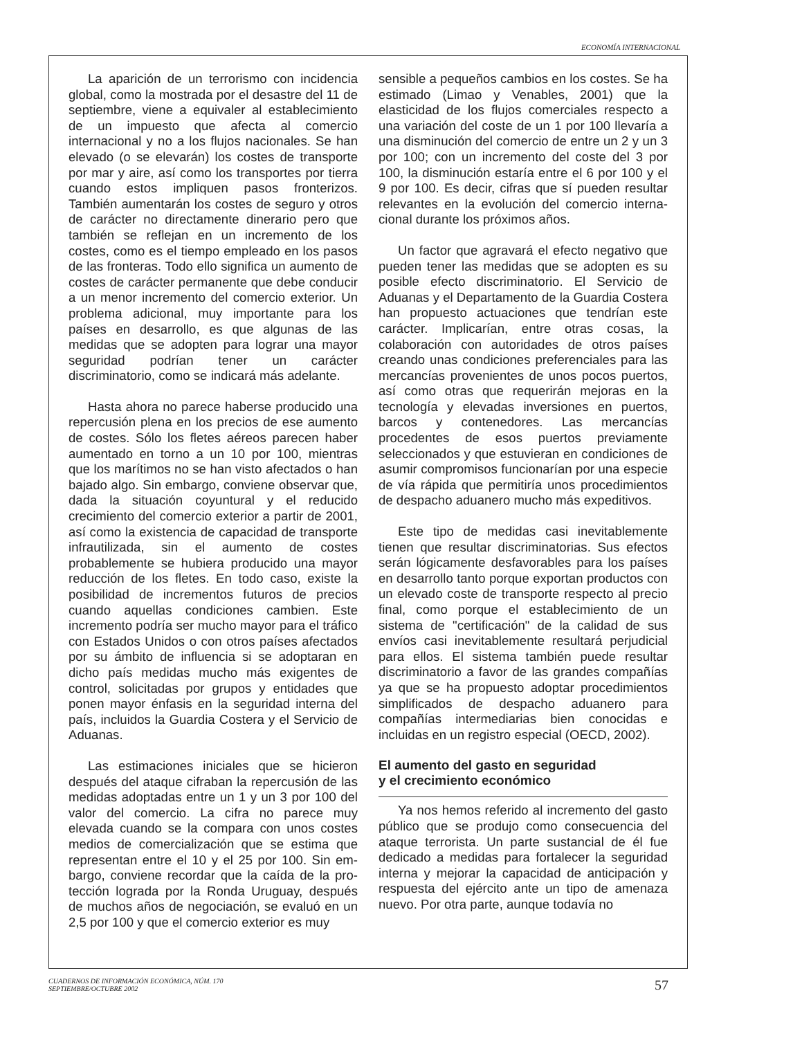ECONOMÍA INTERNACIONAL
La aparición de un terrorismo con incidencia global, como la mostrada por el desastre del 11 de septiembre, viene a equivaler al estableci­miento de un impuesto que afecta al comercio internacional y no a los flujos nacionales. Se han elevado (o se elevarán) los costes de transporte por mar y aire, así como los transportes por tie­rra cuando estos impliquen pasos fronterizos. También aumentarán los costes de seguro y otros de carácter no directamente dinerario pero que también se reflejan en un incremento de los costes, como es el tiempo empleado en los pasos de las fronteras. Todo ello significa un aumento de costes de carácter permanente que debe conducir a un menor incremento del co­mercio exterior. Un problema adicional, muy im­portante para los países en desarrollo, es que algunas de las medidas que se adopten para lo­grar una mayor seguridad podrían tener un ca­rácter discriminatorio, como se indicará más adelante.
Hasta ahora no parece haberse producido una repercusión plena en los precios de ese au­mento de costes. Sólo los fletes aéreos parecen haber aumentado en torno a un 10 por 100, mientras que los marítimos no se han visto afec­tados o han bajado algo. Sin embargo, con­viene observar que, dada la situación coyuntu­ral y el reducido crecimiento del comercio exte­rior a partir de 2001, así como la existencia de capacidad de transporte infrautilizada, sin el au­mento de costes probablemente se hubiera pro­ducido una mayor reducción de los fletes. En todo caso, existe la posibilidad de incrementos futuros de precios cuando aquellas condiciones cambien. Este incremento podría ser mucho mayor para el tráfico con Estados Unidos o con otros países afectados por su ámbito de influen­cia si se adoptaran en dicho país medidas mu­cho más exigentes de control, solicitadas por grupos y entidades que ponen mayor énfasis en la seguridad interna del país, incluidos la Guar­dia Costera y el Servicio de Aduanas.
Las estimaciones iniciales que se hicieron después del ataque cifraban la repercusión de las medidas adoptadas entre un 1 y un 3 por 100 del valor del comercio. La cifra no parece muy elevada cuando se la compara con unos costes medios de comercialización que se estima que representan entre el 10 y el 25 por 100. Sin em­bargo, conviene recordar que la caída de la pro­tección lograda por la Ronda Uruguay, después de muchos años de negociación, se evaluó en un 2,5 por 100 y que el comercio exterior es muy
sensible a pequeños cambios en los costes. Se ha estimado (Limao y Venables, 2001) que la elasticidad de los flujos comerciales respecto a una variación del coste de un 1 por 100 llevaría a una disminución del comercio de entre un 2 y un 3 por 100; con un incremento del coste del 3 por 100, la disminución estaría entre el 6 por 100 y el 9 por 100. Es decir, cifras que sí pueden resultar relevantes en la evolución del comercio interna­cional durante los próximos años.
Un factor que agravará el efecto negativo que pueden tener las medidas que se adopten es su posible efecto discriminatorio. El Servicio de Aduanas y el Departamento de la Guardia Costera han propuesto actuaciones que ten­drían este carácter. Implicarían, entre otras co­sas, la colaboración con autoridades de otros países creando unas condiciones preferencia­les para las mercancías provenientes de unos pocos puertos, así como otras que requerirán mejoras en la tecnología y elevadas inversiones en puertos, barcos y contenedores. Las mer­cancías procedentes de esos puertos previa­mente seleccionados y que estuvieran en condi­ciones de asumir compromisos funcionarían por una especie de vía rápida que permitiría unos procedimientos de despacho aduanero mucho más expeditivos.
Este tipo de medidas casi inevitablemente tienen que resultar discriminatorias. Sus efectos serán lógicamente desfavorables para los paí­ses en desarrollo tanto porque exportan pro­ductos con un elevado coste de transporte res­pecto al precio final, como porque el estableci­miento de un sistema de "certificación" de la calidad de sus envíos casi inevitablemente re­sultará perjudicial para ellos. El sistema también puede resultar discriminatorio a favor de las grandes compañías ya que se ha propuesto adoptar procedimientos simplificados de des­pacho aduanero para compañías intermediarias bien conocidas e incluidas en un registro espe­cial (OECD, 2002).
El aumento del gasto en seguridad
y el crecimiento económico
Ya nos hemos referido al incremento del gasto público que se produjo como consecuen­cia del ataque terrorista. Un parte sustancial de él fue dedicado a medidas para fortalecer la seguri­dad interna y mejorar la capacidad de anticipa­ción y respuesta del ejército ante un tipo de ame­naza nuevo. Por otra parte, aunque todavía no
CUADERNOS DE INFORMACIÓN ECONÓMICA, NÚM. 170
SEPTIEMBRE/OCTUBRE 2002
57